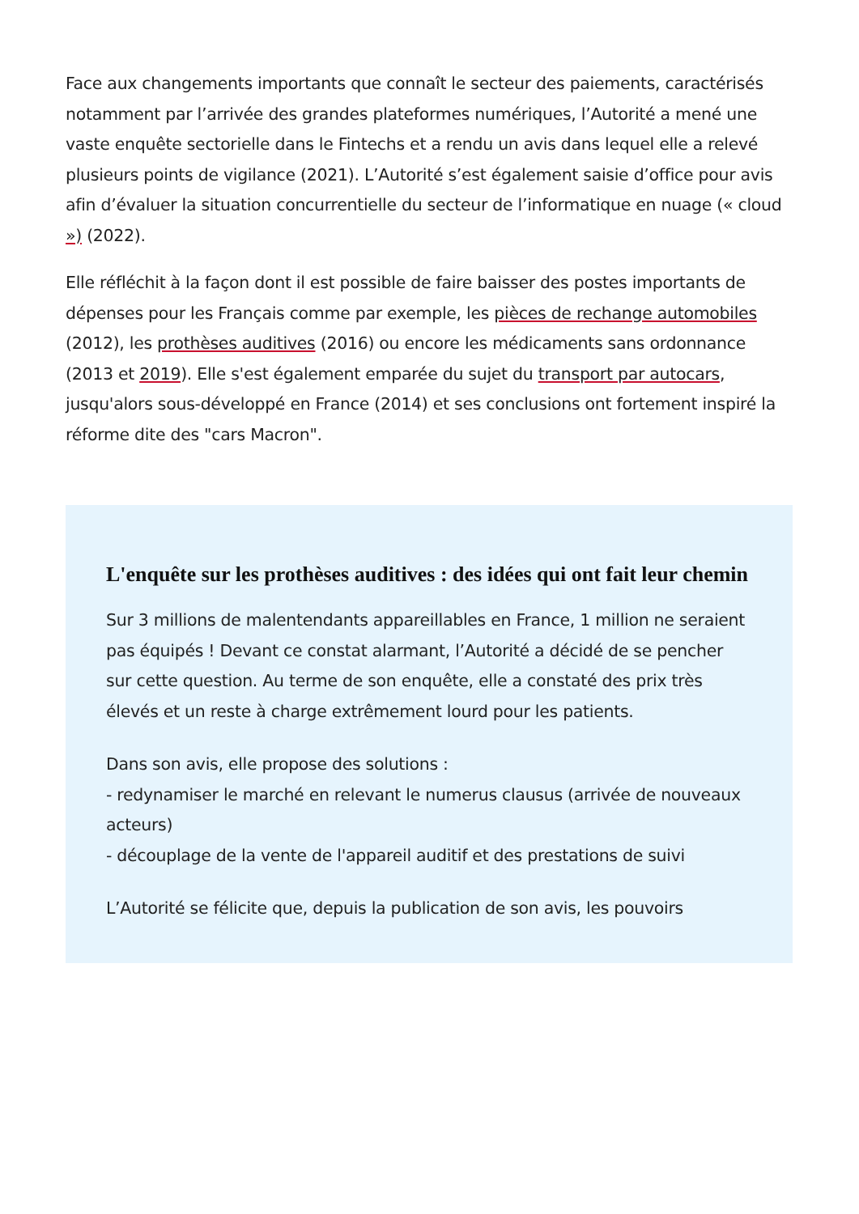Face aux changements importants que connaît le secteur des paiements, caractérisés notamment par l’arrivée des grandes plateformes numériques, l’Autorité a mené une vaste enquête sectorielle dans le Fintechs et a rendu un avis dans lequel elle a relevé plusieurs points de vigilance (2021). L’Autorité s’est également saisie d’office pour avis afin d’évaluer la situation concurrentielle du secteur de l’informatique en nuage (« cloud ») (2022).
Elle réfléchit à la façon dont il est possible de faire baisser des postes importants de dépenses pour les Français comme par exemple, les pièces de rechange automobiles (2012), les prothèses auditives (2016) ou encore les médicaments sans ordonnance (2013 et 2019). Elle s'est également emparée du sujet du transport par autocars, jusqu'alors sous-développé en France (2014) et ses conclusions ont fortement inspiré la réforme dite des "cars Macron".
L'enquête sur les prothèses auditives : des idées qui ont fait leur chemin
Sur 3 millions de malentendants appareillables en France, 1 million ne seraient pas équipés ! Devant ce constat alarmant, l’Autorité a décidé de se pencher sur cette question. Au terme de son enquête, elle a constaté des prix très élevés et un reste à charge extrêmement lourd pour les patients.
Dans son avis, elle propose des solutions :
- redynamiser le marché en relevant le numerus clausus (arrivée de nouveaux acteurs)
- découplage de la vente de l'appareil auditif et des prestations de suivi
L’Autorité se félicite que, depuis la publication de son avis, les pouvoirs